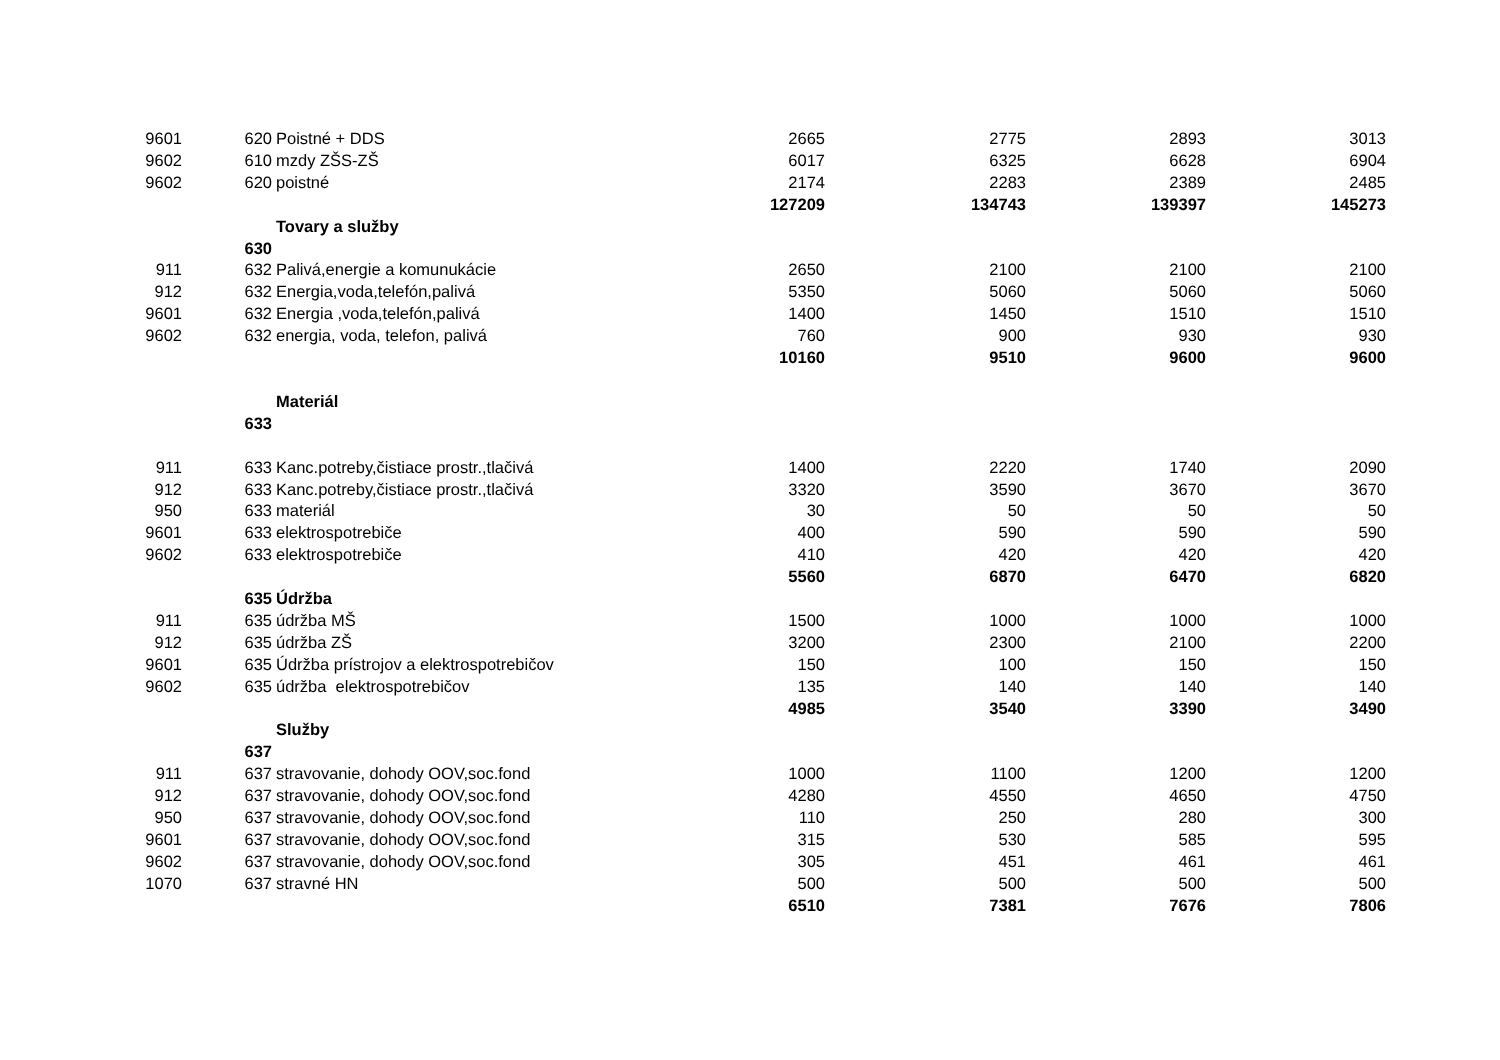| 9601 | 620 | Poistné + DDS | 2665 | 2775 | 2893 | 3013 |
| 9602 | 610 | mzdy ZŠS-ZŠ | 6017 | 6325 | 6628 | 6904 |
| 9602 | 620 | poistné | 2174 | 2283 | 2389 | 2485 |
| | | | 127209 | 134743 | 139397 | 145273 |
| | | Tovary a služby | | | | |
| | 630 | | | | | |
| 911 | 632 | Palivá,energie a komunukácie | 2650 | 2100 | 2100 | 2100 |
| 912 | 632 | Energia,voda,telefón,palivá | 5350 | 5060 | 5060 | 5060 |
| 9601 | 632 | Energia ,voda,telefón,palivá | 1400 | 1450 | 1510 | 1510 |
| 9602 | 632 | energia, voda, telefon, palivá | 760 | 900 | 930 | 930 |
| | | | 10160 | 9510 | 9600 | 9600 |
| | | Materiál | | | | |
| | 633 | | | | | |
| 911 | 633 | Kanc.potreby,čistiace prostr.,tlačivá | 1400 | 2220 | 1740 | 2090 |
| 912 | 633 | Kanc.potreby,čistiace prostr.,tlačivá | 3320 | 3590 | 3670 | 3670 |
| 950 | 633 | materiál | 30 | 50 | 50 | 50 |
| 9601 | 633 | elektrospotrebiče | 400 | 590 | 590 | 590 |
| 9602 | 633 | elektrospotrebiče | 410 | 420 | 420 | 420 |
| | | | 5560 | 6870 | 6470 | 6820 |
| | 635 | Údržba | | | | |
| 911 | 635 | údržba MŠ | 1500 | 1000 | 1000 | 1000 |
| 912 | 635 | údržba ZŠ | 3200 | 2300 | 2100 | 2200 |
| 9601 | 635 | Údržba prístrojov a elektrospotrebičov | 150 | 100 | 150 | 150 |
| 9602 | 635 | údržba elektrospotrebičov | 135 | 140 | 140 | 140 |
| | | | 4985 | 3540 | 3390 | 3490 |
| | | Služby | | | | |
| | 637 | | | | | |
| 911 | 637 | stravovanie, dohody OOV,soc.fond | 1000 | 1100 | 1200 | 1200 |
| 912 | 637 | stravovanie, dohody OOV,soc.fond | 4280 | 4550 | 4650 | 4750 |
| 950 | 637 | stravovanie, dohody OOV,soc.fond | 110 | 250 | 280 | 300 |
| 9601 | 637 | stravovanie, dohody OOV,soc.fond | 315 | 530 | 585 | 595 |
| 9602 | 637 | stravovanie, dohody OOV,soc.fond | 305 | 451 | 461 | 461 |
| 1070 | 637 | stravné HN | 500 | 500 | 500 | 500 |
| | | | 6510 | 7381 | 7676 | 7806 |